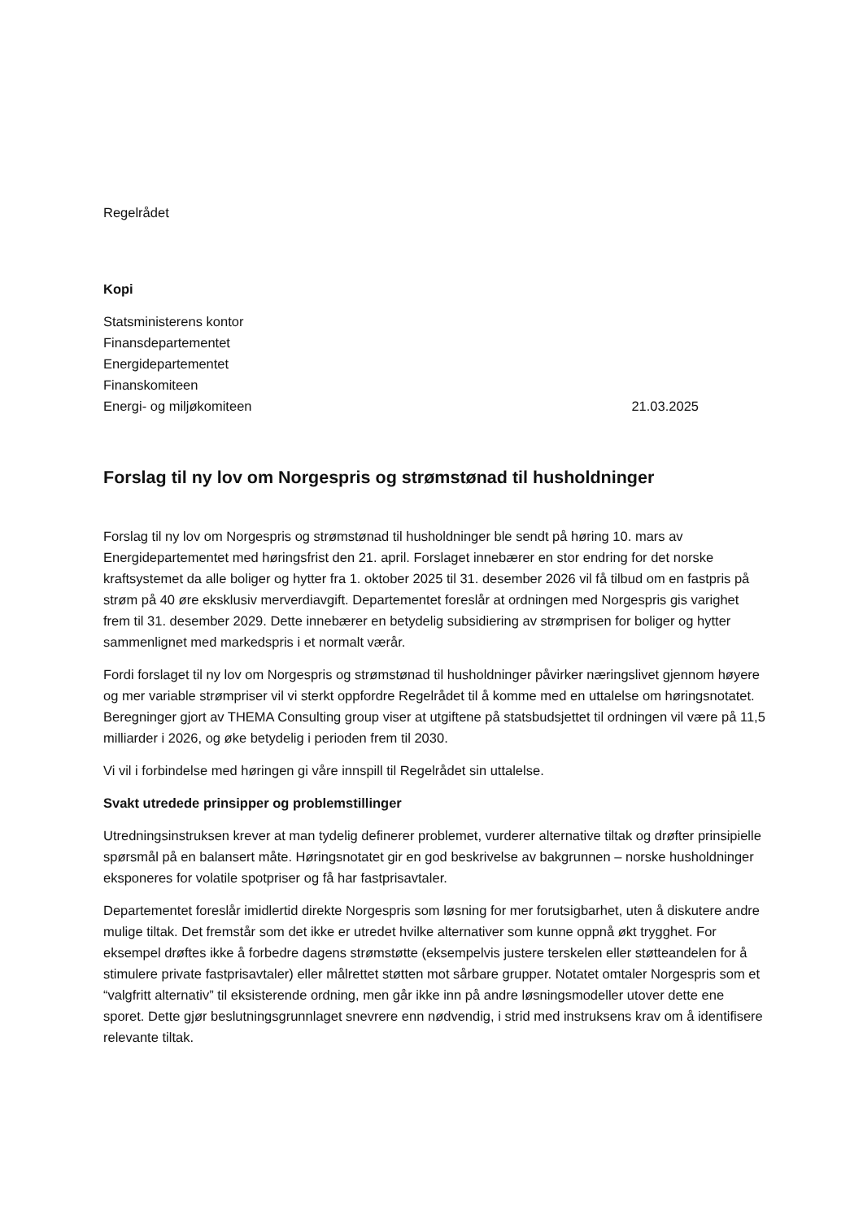Regelrådet
Kopi
Statsministerens kontor
Finansdepartementet
Energidepartementet
Finanskomiteen
Energi- og miljøkomiteen 21.03.2025
Forslag til ny lov om Norgespris og strømstønad til husholdninger
Forslag til ny lov om Norgespris og strømstønad til husholdninger ble sendt på høring 10. mars av Energidepartementet med høringsfrist den 21. april. Forslaget innebærer en stor endring for det norske kraftsystemet da alle boliger og hytter fra 1. oktober 2025 til 31. desember 2026 vil få tilbud om en fastpris på strøm på 40 øre eksklusiv merverdiavgift. Departementet foreslår at ordningen med Norgespris gis varighet frem til 31. desember 2029. Dette innebærer en betydelig subsidiering av strømprisen for boliger og hytter sammenlignet med markedspris i et normalt værår.
Fordi forslaget til ny lov om Norgespris og strømstønad til husholdninger påvirker næringslivet gjennom høyere og mer variable strømpriser vil vi sterkt oppfordre Regelrådet til å komme med en uttalelse om høringsnotatet. Beregninger gjort av THEMA Consulting group viser at utgiftene på statsbudsjettet til ordningen vil være på 11,5 milliarder i 2026, og øke betydelig i perioden frem til 2030.
Vi vil i forbindelse med høringen gi våre innspill til Regelrådet sin uttalelse.
Svakt utredede prinsipper og problemstillinger
Utredningsinstruksen krever at man tydelig definerer problemet, vurderer alternative tiltak og drøfter prinsipielle spørsmål på en balansert måte. Høringsnotatet gir en god beskrivelse av bakgrunnen – norske husholdninger eksponeres for volatile spotpriser og få har fastprisavtaler.
Departementet foreslår imidlertid direkte Norgespris som løsning for mer forutsigbarhet, uten å diskutere andre mulige tiltak. Det fremstår som det ikke er utredet hvilke alternativer som kunne oppnå økt trygghet. For eksempel drøftes ikke å forbedre dagens strømstøtte (eksempelvis justere terskelen eller støtteandelen for å stimulere private fastprisavtaler) eller målrettet støtten mot sårbare grupper. Notatet omtaler Norgespris som et “valgfritt alternativ” til eksisterende ordning, men går ikke inn på andre løsningsmodeller utover dette ene sporet. Dette gjør beslutningsgrunnlaget snevrere enn nødvendig, i strid med instruksens krav om å identifisere relevante tiltak.